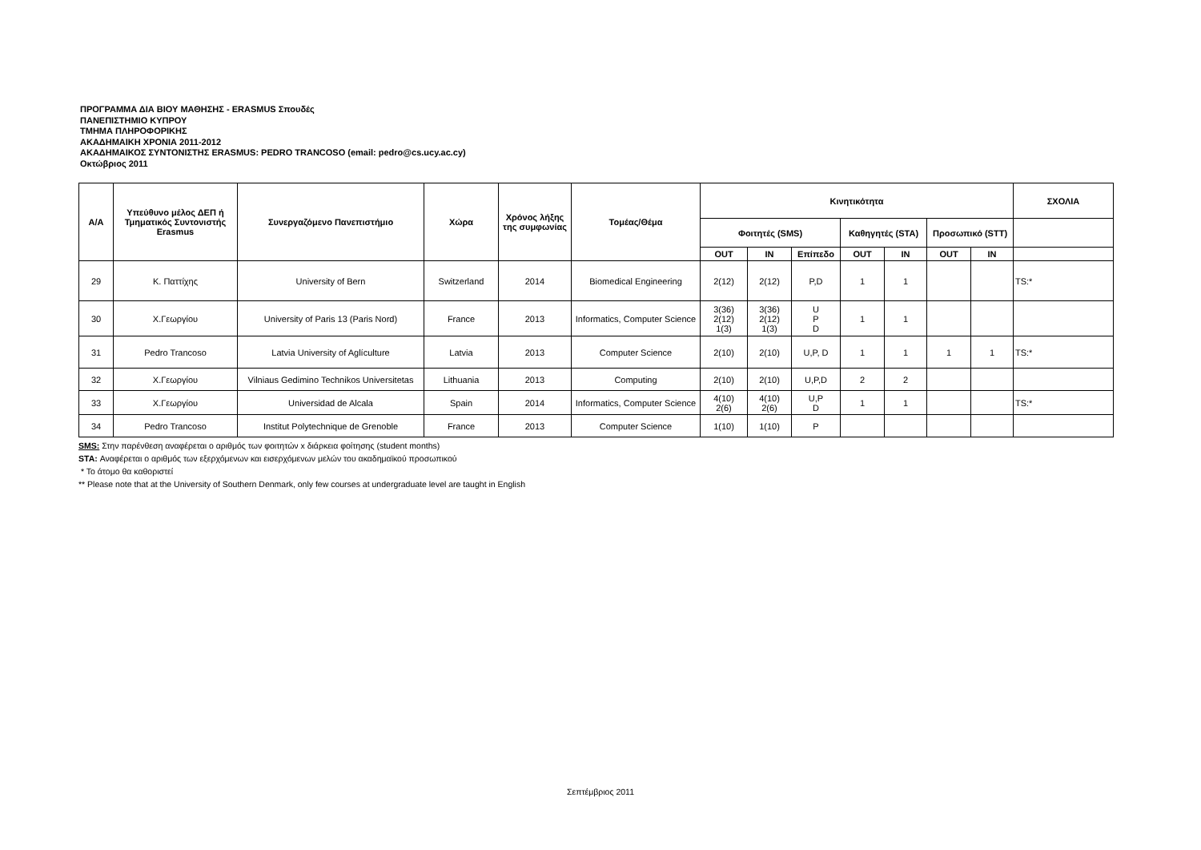ΠΡΟΓΡΑΜΜΑ ΔΙΑ ΒΙΟΥ ΜΑΘΗΣΗΣ - ERASMUS Σπουδές
ΠΑΝΕΠΙΣΤΗΜΙΟ ΚΥΠΡΟΥ
ΤΜΗΜΑ ΠΛΗΡΟΦΟΡΙΚΗΣ
ΑΚΑΔΗΜΑΙΚΗ ΧΡΟΝΙΑ 2011-2012
ΑΚΑΔΗΜΑΙΚΟΣ ΣΥΝΤΟΝΙΣΤΗΣ ERASMUS: PEDRO TRANCOSO (email: pedro@cs.ucy.ac.cy)
Οκτώβριος 2011
| Α/Α | Υπεύθυνο μέλος ΔΕΠ ή Τμηματικός Συντονιστής Erasmus | Συνεργαζόμενο Πανεπιστήμιο | Χώρα | Χρόνος λήξης της συμφωνίας | Τομέας/Θέμα | Κινητικότητα | | | | | | | ΣΧΟΛΙΑ |
| --- | --- | --- | --- | --- | --- | --- | --- | --- | --- | --- | --- | --- | --- |
| | | | | | | Φοιτητές (SMS) | | | Καθηγητές (STA) | | Προσωπικό (STT) | | |
| | | | | | | OUT | IN | Επίπεδο | OUT | IN | OUT | IN | |
| 29 | Κ. Παττίχης | University of Bern | Switzerland | 2014 | Biomedical Engineering | 2(12) | 2(12) | P,D | 1 | 1 | | | TS:* |
| 30 | Χ.Γεωργίου | University of Paris 13 (Paris Nord) | France | 2013 | Informatics, Computer Science | 3(36) 2(12) 1(3) | 3(36) 2(12) 1(3) | U P D | 1 | 1 | | | |
| 31 | Pedro Trancoso | Latvia University of Aglículture | Latvia | 2013 | Computer Science | 2(10) | 2(10) | U,P, D | 1 | 1 | 1 | 1 | TS:* |
| 32 | Χ.Γεωργίου | Vilniaus Gedimino Technikos Universitetas | Lithuania | 2013 | Computing | 2(10) | 2(10) | U,P,D | 2 | 2 | | | |
| 33 | Χ.Γεωργίου | Universidad de Alcala | Spain | 2014 | Informatics, Computer Science | 4(10) 2(6) | 4(10) 2(6) | U,P D | 1 | 1 | | | TS:* |
| 34 | Pedro Trancoso | Institut Polytechnique de Grenoble | France | 2013 | Computer Science | 1(10) | 1(10) | P | | | | | |
SMS: Στην παρένθεση αναφέρεται ο αριθμός των φοιτητών x διάρκεια φοίτησης (student months)
STA: Αναφέρεται ο αριθμός των εξερχόμενων και εισερχόμενων μελών του ακαδημαϊκού προσωπικού
* Το άτομο θα καθοριστεί
** Please note that at the University of Southern Denmark, only few courses at undergraduate level are taught in English
Σεπτέμβριος 2011